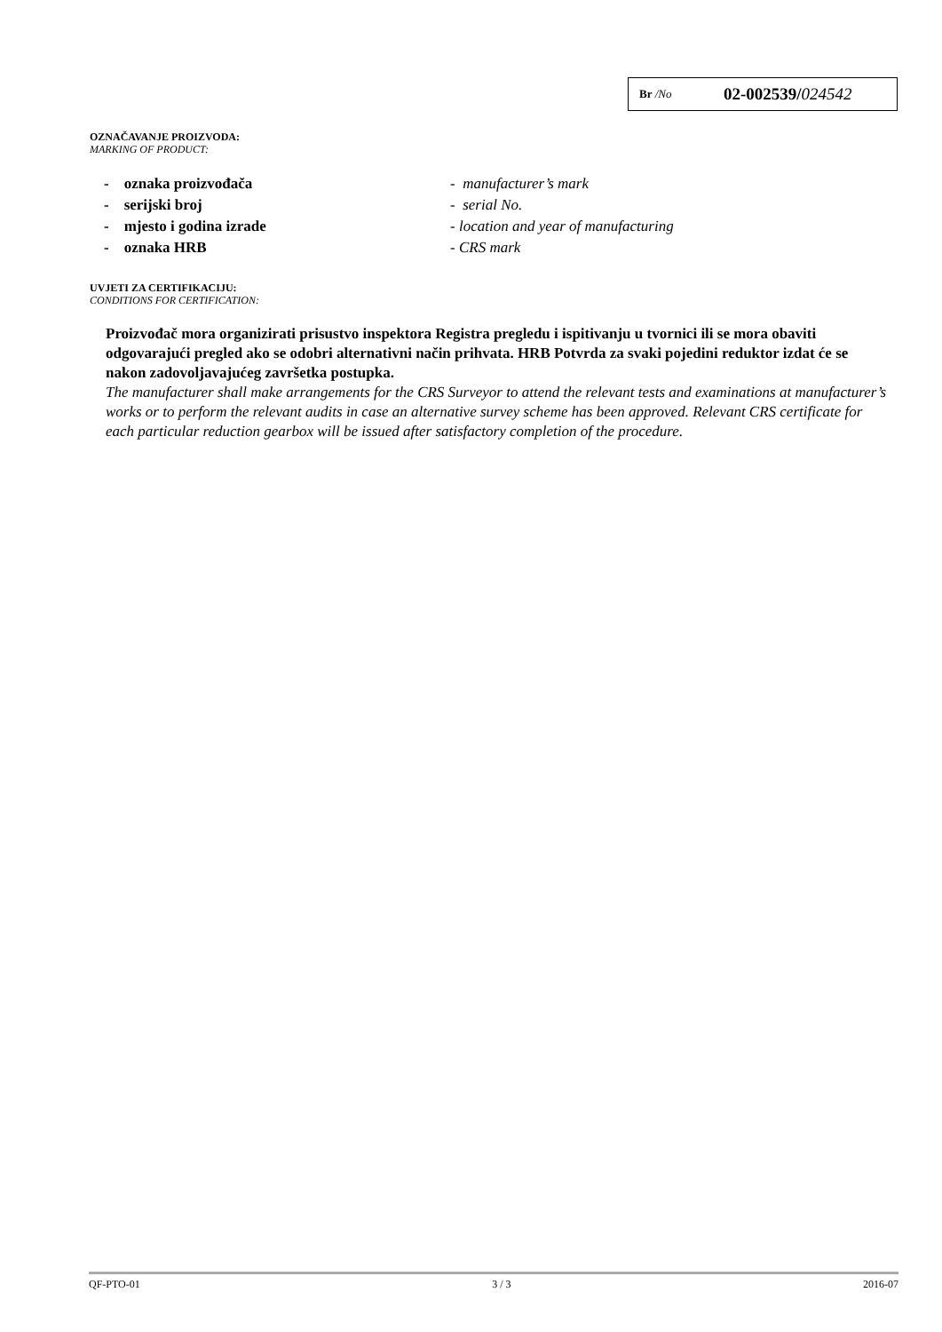Br /No 02-002539/024542
OZNAČAVANJE PROIZVODA:
MARKING OF PRODUCT:
- oznaka proizvođača - manufacturer’s mark
- serijski broj - serial No.
- mjesto i godina izrade - location and year of manufacturing
- oznaka HRB - CRS mark
UVJETI ZA CERTIFIKACIJU:
CONDITIONS FOR CERTIFICATION:
Proizvođač mora organizirati prisustvo inspektora Registra pregledu i ispitivanju u tvornici ili se mora obaviti odgovarajući pregled ako se odobri alternativni način prihvata. HRB Potvrda za svaki pojedini reduktor izdat će se nakon zadovoljavajućeg završetka postupka.
The manufacturer shall make arrangements for the CRS Surveyor to attend the relevant tests and examinations at manufacturer’s works or to perform the relevant audits in case an alternative survey scheme has been approved. Relevant CRS certificate for each particular reduction gearbox will be issued after satisfactory completion of the procedure.
QF-PTO-01 3 / 3 2016-07